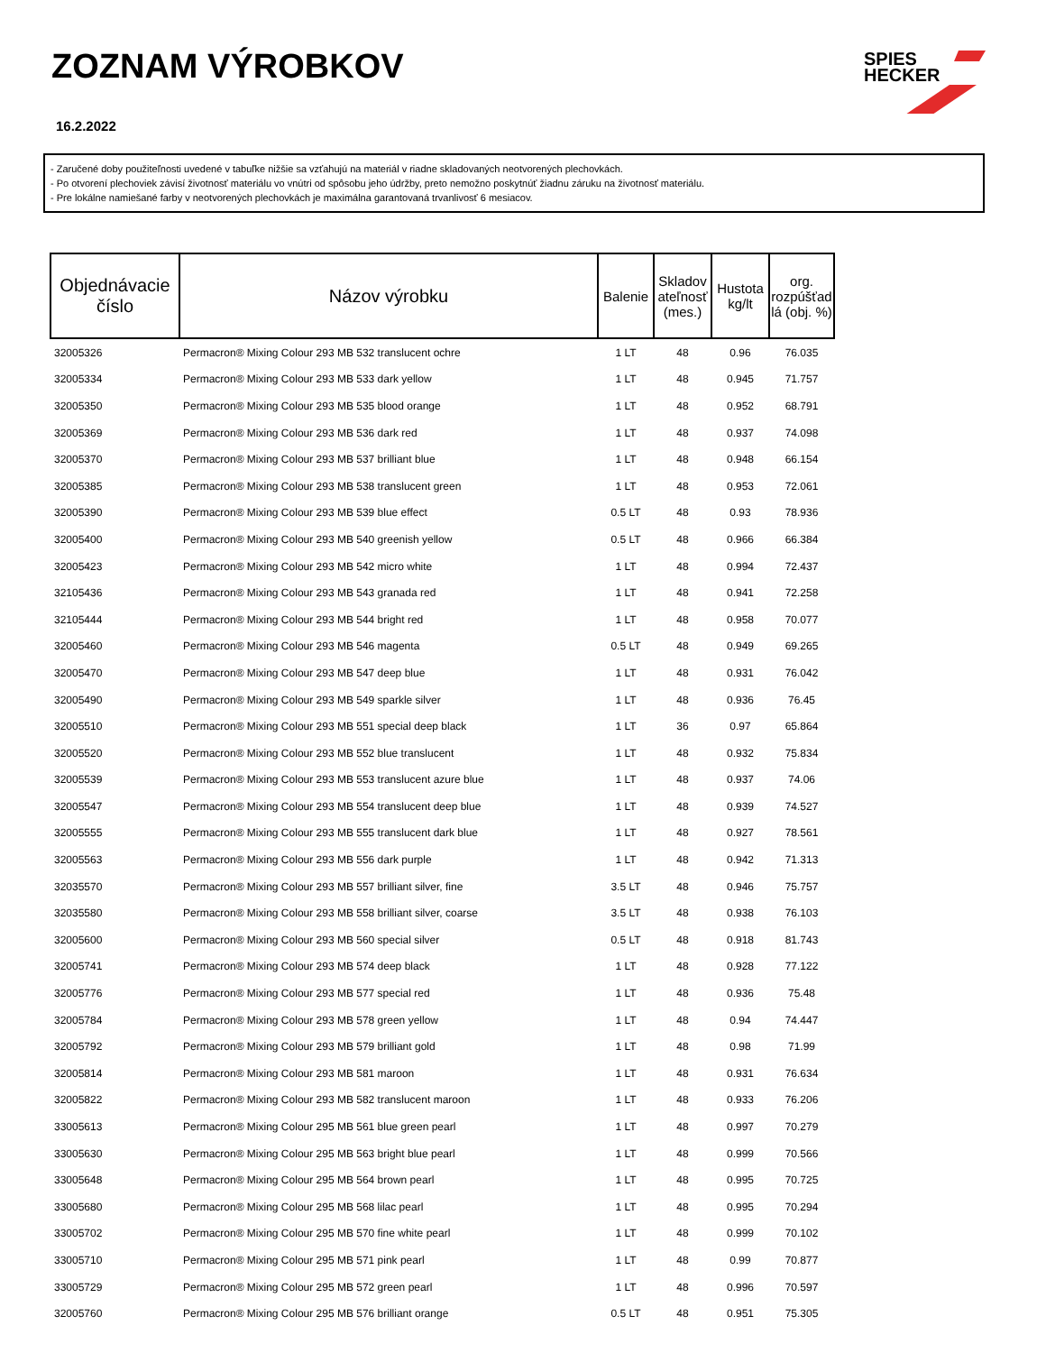ZOZNAM VÝROBKOV
16.2.2022
SPIES
HECKER
- Zaručené doby použiteľnosti uvedené v tabuľke nižšie sa vzťahujú na materiál v riadne skladovaných neotvorených plechovkách.
- Po otvorení plechoviek závisí životnosť materiálu vo vnútri od spôsobu jeho údržby, preto nemožno poskytnúť žiadnu záruku na životnosť materiálu.
- Pre lokálne namiešané farby v neotvorených plechovkách je maximálna garantovaná trvanlivosť 6 mesiacov.
| Objednávacie číslo | Názov výrobku | Balenie | Skladov ateľnosť (mes.) | Hustota kg/lt | org. rozpúšťad lá (obj. %) |
| --- | --- | --- | --- | --- | --- |
| 32005326 | Permacron® Mixing Colour 293 MB 532 translucent ochre | 1 LT | 48 | 0.96 | 76.035 |
| 32005334 | Permacron® Mixing Colour 293 MB 533 dark yellow | 1 LT | 48 | 0.945 | 71.757 |
| 32005350 | Permacron® Mixing Colour 293 MB 535 blood orange | 1 LT | 48 | 0.952 | 68.791 |
| 32005369 | Permacron® Mixing Colour 293 MB 536 dark red | 1 LT | 48 | 0.937 | 74.098 |
| 32005370 | Permacron® Mixing Colour 293 MB 537 brilliant blue | 1 LT | 48 | 0.948 | 66.154 |
| 32005385 | Permacron® Mixing Colour 293 MB 538 translucent green | 1 LT | 48 | 0.953 | 72.061 |
| 32005390 | Permacron® Mixing Colour 293 MB 539 blue effect | 0.5 LT | 48 | 0.93 | 78.936 |
| 32005400 | Permacron® Mixing Colour 293 MB 540 greenish yellow | 0.5 LT | 48 | 0.966 | 66.384 |
| 32005423 | Permacron® Mixing Colour 293 MB 542 micro white | 1 LT | 48 | 0.994 | 72.437 |
| 32105436 | Permacron® Mixing Colour 293 MB 543 granada red | 1 LT | 48 | 0.941 | 72.258 |
| 32105444 | Permacron® Mixing Colour 293 MB 544 bright red | 1 LT | 48 | 0.958 | 70.077 |
| 32005460 | Permacron® Mixing Colour 293 MB 546 magenta | 0.5 LT | 48 | 0.949 | 69.265 |
| 32005470 | Permacron® Mixing Colour 293 MB 547 deep blue | 1 LT | 48 | 0.931 | 76.042 |
| 32005490 | Permacron® Mixing Colour 293 MB 549 sparkle silver | 1 LT | 48 | 0.936 | 76.45 |
| 32005510 | Permacron® Mixing Colour 293 MB 551 special deep black | 1 LT | 36 | 0.97 | 65.864 |
| 32005520 | Permacron® Mixing Colour 293 MB 552 blue translucent | 1 LT | 48 | 0.932 | 75.834 |
| 32005539 | Permacron® Mixing Colour 293 MB 553 translucent azure blue | 1 LT | 48 | 0.937 | 74.06 |
| 32005547 | Permacron® Mixing Colour 293 MB 554 translucent deep blue | 1 LT | 48 | 0.939 | 74.527 |
| 32005555 | Permacron® Mixing Colour 293 MB 555 translucent dark blue | 1 LT | 48 | 0.927 | 78.561 |
| 32005563 | Permacron® Mixing Colour 293 MB 556 dark purple | 1 LT | 48 | 0.942 | 71.313 |
| 32035570 | Permacron® Mixing Colour 293 MB 557 brilliant silver, fine | 3.5 LT | 48 | 0.946 | 75.757 |
| 32035580 | Permacron® Mixing Colour 293 MB 558 brilliant silver, coarse | 3.5 LT | 48 | 0.938 | 76.103 |
| 32005600 | Permacron® Mixing Colour 293 MB 560 special silver | 0.5 LT | 48 | 0.918 | 81.743 |
| 32005741 | Permacron® Mixing Colour 293 MB 574 deep black | 1 LT | 48 | 0.928 | 77.122 |
| 32005776 | Permacron® Mixing Colour 293 MB 577 special red | 1 LT | 48 | 0.936 | 75.48 |
| 32005784 | Permacron® Mixing Colour 293 MB 578 green yellow | 1 LT | 48 | 0.94 | 74.447 |
| 32005792 | Permacron® Mixing Colour 293 MB 579 brilliant gold | 1 LT | 48 | 0.98 | 71.99 |
| 32005814 | Permacron® Mixing Colour 293 MB 581 maroon | 1 LT | 48 | 0.931 | 76.634 |
| 32005822 | Permacron® Mixing Colour 293 MB 582 translucent maroon | 1 LT | 48 | 0.933 | 76.206 |
| 33005613 | Permacron® Mixing Colour 295 MB 561 blue green pearl | 1 LT | 48 | 0.997 | 70.279 |
| 33005630 | Permacron® Mixing Colour 295 MB 563 bright blue pearl | 1 LT | 48 | 0.999 | 70.566 |
| 33005648 | Permacron® Mixing Colour 295 MB 564 brown pearl | 1 LT | 48 | 0.995 | 70.725 |
| 33005680 | Permacron® Mixing Colour 295 MB 568 lilac pearl | 1 LT | 48 | 0.995 | 70.294 |
| 33005702 | Permacron® Mixing Colour 295 MB 570 fine white pearl | 1 LT | 48 | 0.999 | 70.102 |
| 33005710 | Permacron® Mixing Colour 295 MB 571 pink pearl | 1 LT | 48 | 0.99 | 70.877 |
| 33005729 | Permacron® Mixing Colour 295 MB 572 green pearl | 1 LT | 48 | 0.996 | 70.597 |
| 32005760 | Permacron® Mixing Colour 295 MB 576 brilliant orange | 0.5 LT | 48 | 0.951 | 75.305 |